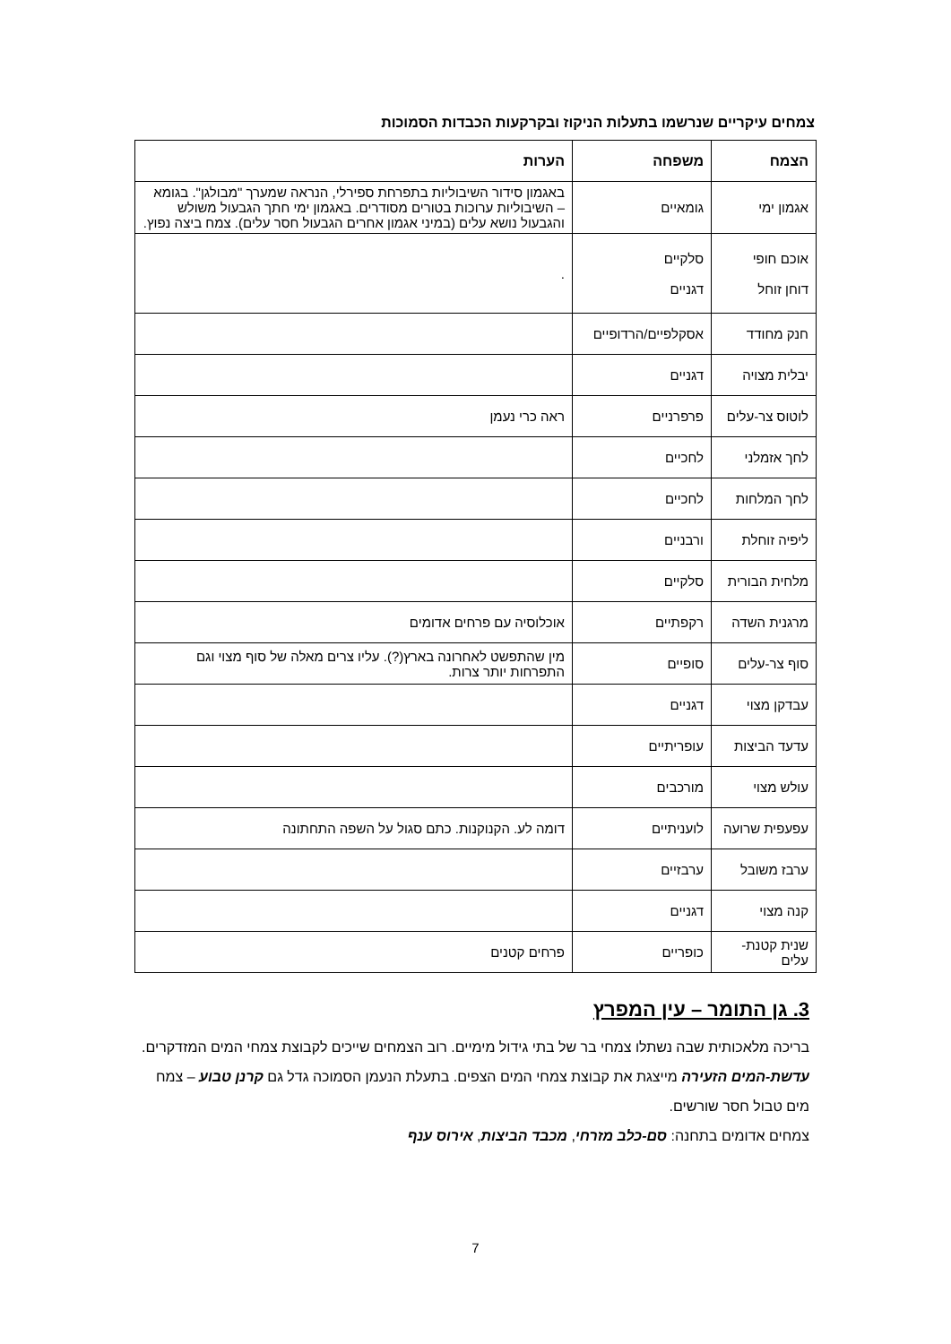צמחים עיקריים שנרשמו בתעלות הניקוז ובקרקעות הכבדות הסמוכות
| הצמח | משפחה | הערות |
| --- | --- | --- |
| אגמון ימי | גומאיים | באגמון סידור השיבוליות בתפרחת ספירלי, הנראה שמערך "מבולגן". בגומא – השיבוליות ערוכות בטורים מסודרים. באגמון ימי חתך הגבעול משולש והגבעול נושא עלים (במיני אגמון אחרים הגבעול חסר עלים). צמח ביצה נפוץ. |
| אוכם חופי דוחן זוחל | סלקיים דגניים | . |
| חנק מחודד | אסקלפיים/הרדופיים | |
| יבלית מצויה | דגניים | |
| לוטוס צר-עלים | פרפרניים | ראה כרי נעמן |
| לחך אזמלני | לחכיים | |
| לחך המלחות | לחכיים | |
| ליפיה זוחלת | ורבניים | |
| מלחית הבורית | סלקיים | |
| מרגנית השדה | רקפתיים | אוכלוסיה עם פרחים אדומים |
| סוף צר-עלים | סופיים | מין שהתפשט לאחרונה בארץ(?). עליו צרים מאלה של סוף מצוי וגם התפרחות יותר צרות. |
| עבדקן מצוי | דגניים | |
| עדעד הביצות | עופריתיים | |
| עולש מצוי | מורכבים | |
| עפעפית שרועה | לועניתיים | דומה לע. הקנוקנות. כתם סגול על השפה התחתונה |
| ערבז משובל | ערבזיים | |
| קנה מצוי | דגניים | |
| שנית קטנת-עלים | כופריים | פרחים קטנים |
3. גן התומר – עין המפרץ
בריכה מלאכותית שבה נשתלו צמחי בר של בתי גידול מימיים. רוב הצמחים שייכים לקבוצת צמחי המים המזדקרים. עדשת-המים הזעירה מייצגת את קבוצת צמחי המים הצפים. בתעלת הנעמן הסמוכה גדל גם קרנן טבוע – צמח מים טבול חסר שורשים.
צמחים אדומים בתחנה: סם-כלב מזרחי, מכבד הביצות, אירוס ענף
7